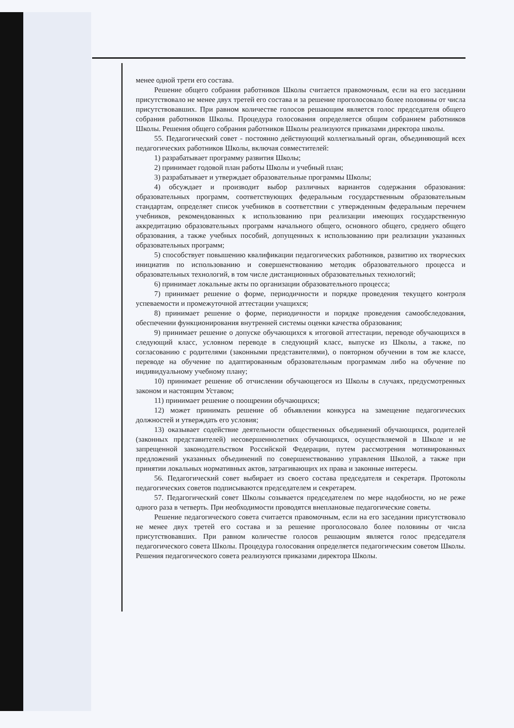менее одной трети его состава.
Решение общего собрания работников Школы считается правомочным, если на его заседании присутствовало не менее двух третей его состава и за решение проголосовало более половины от числа присутствовавших. При равном количестве голосов решающим является голос председателя общего собрания работников Школы. Процедура голосования определяется общим собранием работников Школы. Решения общего собрания работников Школы реализуются приказами директора школы.
55. Педагогический совет - постоянно действующий коллегиальный орган, объединяющий всех педагогических работников Школы, включая совместителей:
1) разрабатывает программу развития Школы;
2) принимает годовой план работы Школы и учебный план;
3) разрабатывает и утверждает образовательные программы Школы;
4) обсуждает и производит выбор различных вариантов содержания образования: образовательных программ, соответствующих федеральным государственным образовательным стандартам, определяет список учебников в соответствии с утвержденным федеральным перечнем учебников, рекомендованных к использованию при реализации имеющих государственную аккредитацию образовательных программ начального общего, основного общего, среднего общего образования, а также учебных пособий, допущенных к использованию при реализации указанных образовательных программ;
5) способствует повышению квалификации педагогических работников, развитию их творческих инициатив по использованию и совершенствованию методик образовательного процесса и образовательных технологий, в том числе дистанционных образовательных технологий;
6) принимает локальные акты по организации образовательного процесса;
7) принимает решение о форме, периодичности и порядке проведения текущего контроля успеваемости и промежуточной аттестации учащихся;
8) принимает решение о форме, периодичности и порядке проведения самообследования, обеспечении функционирования внутренней системы оценки качества образования;
9) принимает решение о допуске обучающихся к итоговой аттестации, переводе обучающихся в следующий класс, условном переводе в следующий класс, выпуске из Школы, а также, по согласованию с родителями (законными представителями), о повторном обучении в том же классе, переводе на обучение по адаптированным образовательным программам либо на обучение по индивидуальному учебному плану;
10) принимает решение об отчислении обучающегося из Школы в случаях, предусмотренных законом и настоящим Уставом;
11) принимает решение о поощрении обучающихся;
12) может принимать решение об объявлении конкурса на замещение педагогических должностей и утверждать его условия;
13) оказывает содействие деятельности общественных объединений обучающихся, родителей (законных представителей) несовершеннолетних обучающихся, осуществляемой в Школе и не запрещенной законодательством Российской Федерации, путем рассмотрения мотивированных предложений указанных объединений по совершенствованию управления Школой, а также при принятии локальных нормативных актов, затрагивающих их права и законные интересы.
56. Педагогический совет выбирает из своего состава председателя и секретаря. Протоколы педагогических советов подписываются председателем и секретарем.
57. Педагогический совет Школы созывается председателем по мере надобности, но не реже одного раза в четверть. При необходимости проводятся внеплановые педагогические советы.
Решение педагогического совета считается правомочным, если на его заседании присутствовало не менее двух третей его состава и за решение проголосовало более половины от числа присутствовавших. При равном количестве голосов решающим является голос председателя педагогического совета Школы. Процедура голосования определяется педагогическим советом Школы. Решения педагогического совета реализуются приказами директора Школы.